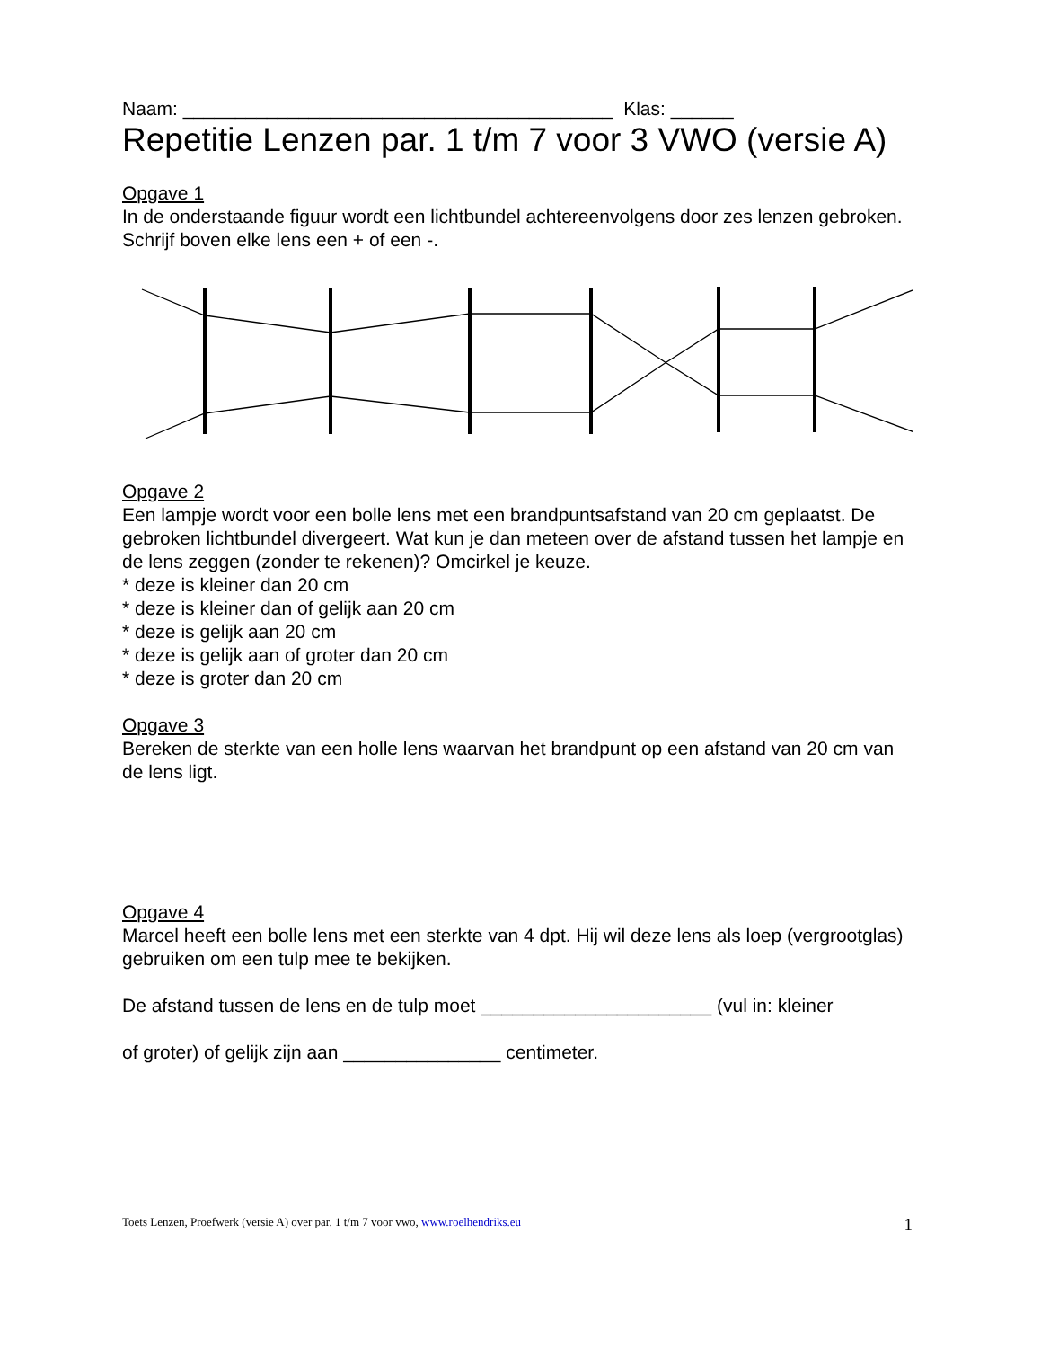Naam: _________________________________________ Klas: ______
Repetitie Lenzen par. 1 t/m 7 voor 3 VWO (versie A)
Opgave 1
In de onderstaande figuur wordt een lichtbundel achtereenvolgens door zes lenzen gebroken. Schrijf boven elke lens een + of een -.
Opgave 2
Een lampje wordt voor een bolle lens met een brandpuntsafstand van 20 cm geplaatst. De gebroken lichtbundel divergeert. Wat kun je dan meteen over de afstand tussen het lampje en de lens zeggen (zonder te rekenen)? Omcirkel je keuze.
* deze is kleiner dan 20 cm
* deze is kleiner dan of gelijk aan 20 cm
* deze is gelijk aan 20 cm
* deze is gelijk aan of groter dan 20 cm
* deze is groter dan 20 cm
Opgave 3
Bereken de sterkte van een holle lens waarvan het brandpunt op een afstand van 20 cm van de lens ligt.
Opgave 4
Marcel heeft een bolle lens met een sterkte van 4 dpt. Hij wil deze lens als loep (vergrootglas) gebruiken om een tulp mee te bekijken.
De afstand tussen de lens en de tulp moet ______________________ (vul in: kleiner
of groter) of gelijk zijn aan _______________ centimeter.
Toets Lenzen, Proefwerk (versie A) over par. 1 t/m 7 voor vwo, www.roelhendriks.eu 1